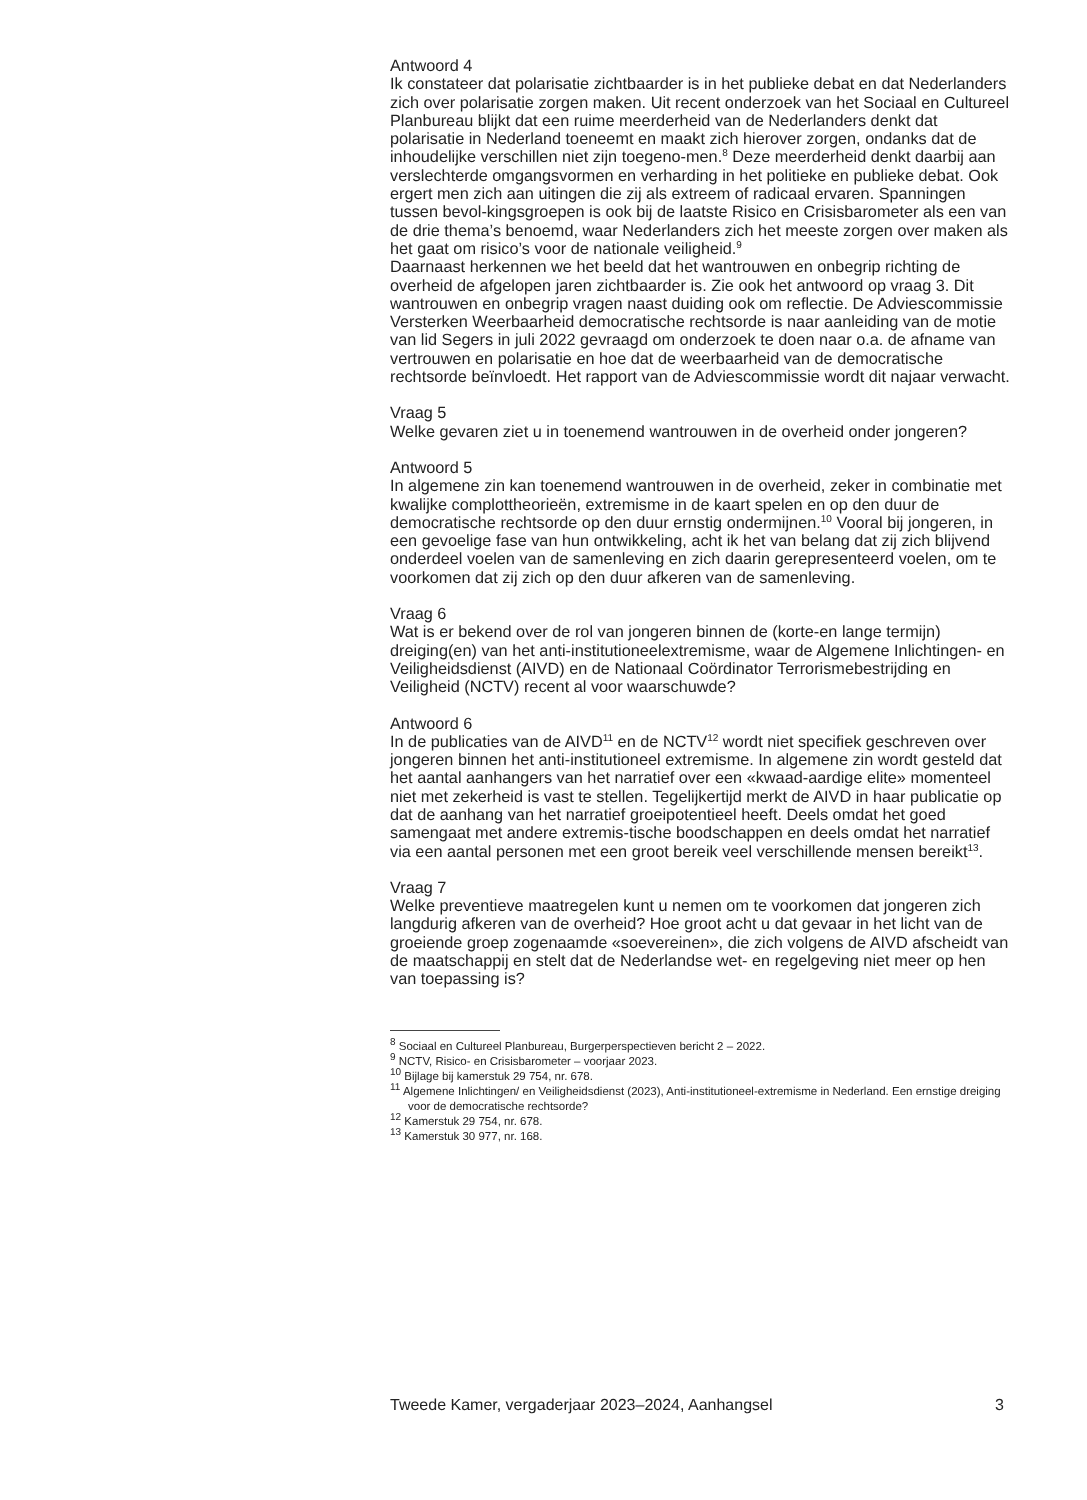Antwoord 4
Ik constateer dat polarisatie zichtbaarder is in het publieke debat en dat Nederlanders zich over polarisatie zorgen maken. Uit recent onderzoek van het Sociaal en Cultureel Planbureau blijkt dat een ruime meerderheid van de Nederlanders denkt dat polarisatie in Nederland toeneemt en maakt zich hierover zorgen, ondanks dat de inhoudelijke verschillen niet zijn toegeno-men.<sup>8</sup> Deze meerderheid denkt daarbij aan verslechterde omgangsvormen en verharding in het politieke en publieke debat. Ook ergert men zich aan uitingen die zij als extreem of radicaal ervaren. Spanningen tussen bevol-kingsgroepen is ook bij de laatste Risico en Crisisbarometer als een van de drie thema’s benoemd, waar Nederlanders zich het meeste zorgen over maken als het gaat om risico’s voor de nationale veiligheid.<sup>9</sup>
Daarnaast herkennen we het beeld dat het wantrouwen en onbegrip richting de overheid de afgelopen jaren zichtbaarder is. Zie ook het antwoord op vraag 3. Dit wantrouwen en onbegrip vragen naast duiding ook om reflectie. De Adviescommissie Versterken Weerbaarheid democratische rechtsorde is naar aanleiding van de motie van lid Segers in juli 2022 gevraagd om onderzoek te doen naar o.a. de afname van vertrouwen en polarisatie en hoe dat de weerbaarheid van de democratische rechtsorde beïnvloedt. Het rapport van de Adviescommissie wordt dit najaar verwacht.
Vraag 5
Welke gevaren ziet u in toenemend wantrouwen in de overheid onder jongeren?
Antwoord 5
In algemene zin kan toenemend wantrouwen in de overheid, zeker in combinatie met kwalijke complottheorieën, extremisme in de kaart spelen en op den duur de democratische rechtsorde op den duur ernstig ondermijnen.<sup>10</sup> Vooral bij jongeren, in een gevoelige fase van hun ontwikkeling, acht ik het van belang dat zij zich blijvend onderdeel voelen van de samenleving en zich daarin gerepresenteerd voelen, om te voorkomen dat zij zich op den duur afkeren van de samenleving.
Vraag 6
Wat is er bekend over de rol van jongeren binnen de (korte-en lange termijn) dreiging(en) van het anti-institutioneelextremisme, waar de Algemene Inlichtingen- en Veiligheidsdienst (AIVD) en de Nationaal Coördinator Terrorismebestrijding en Veiligheid (NCTV) recent al voor waarschuwde?
Antwoord 6
In de publicaties van de AIVD<sup>11</sup> en de NCTV<sup>12</sup> wordt niet specifiek geschreven over jongeren binnen het anti-institutioneel extremisme. In algemene zin wordt gesteld dat het aantal aanhangers van het narratief over een «kwaad-aardige elite» momenteel niet met zekerheid is vast te stellen. Tegelijkertijd merkt de AIVD in haar publicatie op dat de aanhang van het narratief groeipotentieel heeft. Deels omdat het goed samengaat met andere extremis-tische boodschappen en deels omdat het narratief via een aantal personen met een groot bereik veel verschillende mensen bereikt<sup>13</sup>.
Vraag 7
Welke preventieve maatregelen kunt u nemen om te voorkomen dat jongeren zich langdurig afkeren van de overheid? Hoe groot acht u dat gevaar in het licht van de groeiende groep zogenaamde «soevereinen», die zich volgens de AIVD afscheidt van de maatschappij en stelt dat de Nederlandse wet- en regelgeving niet meer op hen van toepassing is?
<sup>8</sup> Sociaal en Cultureel Planbureau, Burgerperspectieven bericht 2 – 2022.
<sup>9</sup> NCTV, Risico- en Crisisbarometer – voorjaar 2023.
<sup>10</sup> Bijlage bij kamerstuk 29 754, nr. 678.
<sup>11</sup> Algemene Inlichtingen/ en Veiligheidsdienst (2023), Anti-institutioneel-extremisme in Nederland. Een ernstige dreiging voor de democratische rechtsorde?
<sup>12</sup> Kamerstuk 29 754, nr. 678.
<sup>13</sup> Kamerstuk 30 977, nr. 168.
Tweede Kamer, vergaderjaar 2023–2024, Aanhangsel 3